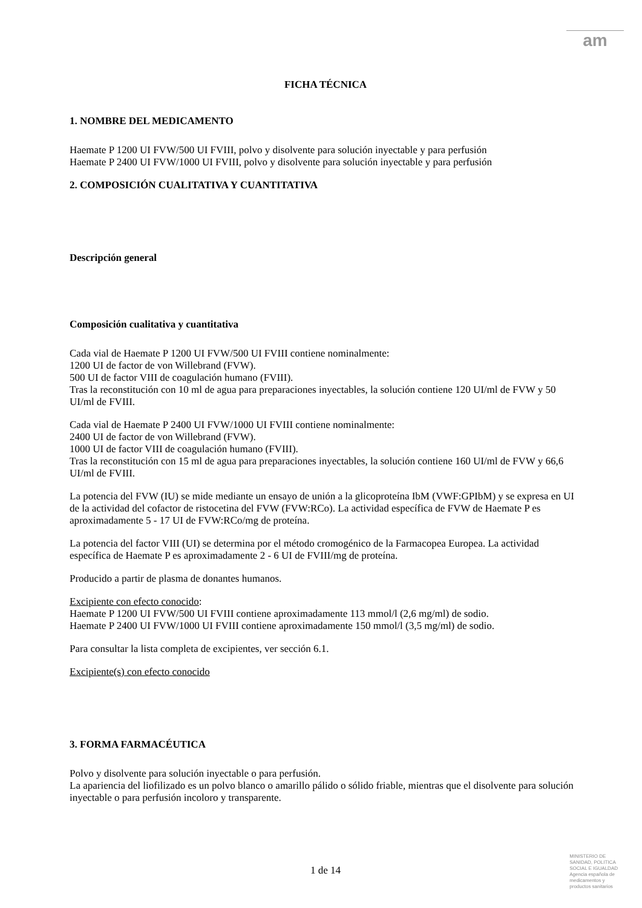am
FICHA TÉCNICA
1. NOMBRE DEL MEDICAMENTO
Haemate P 1200 UI FVW/500 UI FVIII, polvo y disolvente para solución inyectable y para perfusión
Haemate P 2400 UI FVW/1000 UI FVIII, polvo y disolvente para solución inyectable y para perfusión
2. COMPOSICIÓN CUALITATIVA Y CUANTITATIVA
Descripción general
Composición cualitativa y cuantitativa
Cada vial de Haemate P 1200 UI FVW/500 UI FVIII contiene nominalmente:
1200 UI de factor de von Willebrand (FVW).
500 UI de factor VIII de coagulación humano (FVIII).
Tras la reconstitución con 10 ml de agua para preparaciones inyectables, la solución contiene 120 UI/ml de FVW y 50 UI/ml de FVIII.
Cada vial de Haemate P 2400 UI FVW/1000 UI FVIII contiene nominalmente:
2400 UI de factor de von Willebrand (FVW).
1000 UI de factor VIII de coagulación humano (FVIII).
Tras la reconstitución con 15 ml de agua para preparaciones inyectables, la solución contiene 160 UI/ml de FVW y 66,6 UI/ml de FVIII.
La potencia del FVW (IU) se mide mediante un ensayo de unión a la glicoproteína IbM (VWF:GPIbM) y se expresa en UI de la actividad del cofactor de ristocetina del FVW (FVW:RCo). La actividad específica de FVW de Haemate P es aproximadamente 5 - 17 UI de FVW:RCo/mg de proteína.
La potencia del factor VIII (UI) se determina por el método cromogénico de la Farmacopea Europea. La actividad específica de Haemate P es aproximadamente 2 - 6 UI de FVIII/mg de proteína.
Producido a partir de plasma de donantes humanos.
Excipiente con efecto conocido:
Haemate P 1200 UI FVW/500 UI FVIII contiene aproximadamente 113 mmol/l (2,6 mg/ml) de sodio.
Haemate P 2400 UI FVW/1000 UI FVIII contiene aproximadamente 150 mmol/l (3,5 mg/ml) de sodio.
Para consultar la lista completa de excipientes, ver sección 6.1.
Excipiente(s) con efecto conocido
3. FORMA FARMACÉUTICA
Polvo y disolvente para solución inyectable o para perfusión.
La apariencia del liofilizado es un polvo blanco o amarillo pálido o sólido friable, mientras que el disolvente para solución inyectable o para perfusión incoloro y transparente.
1 de 14
MINISTERIO DE
SANIDAD, POLITICA
SOCIAL E IGUALDAD
Agencia española de
medicamentos y
productos sanitarios